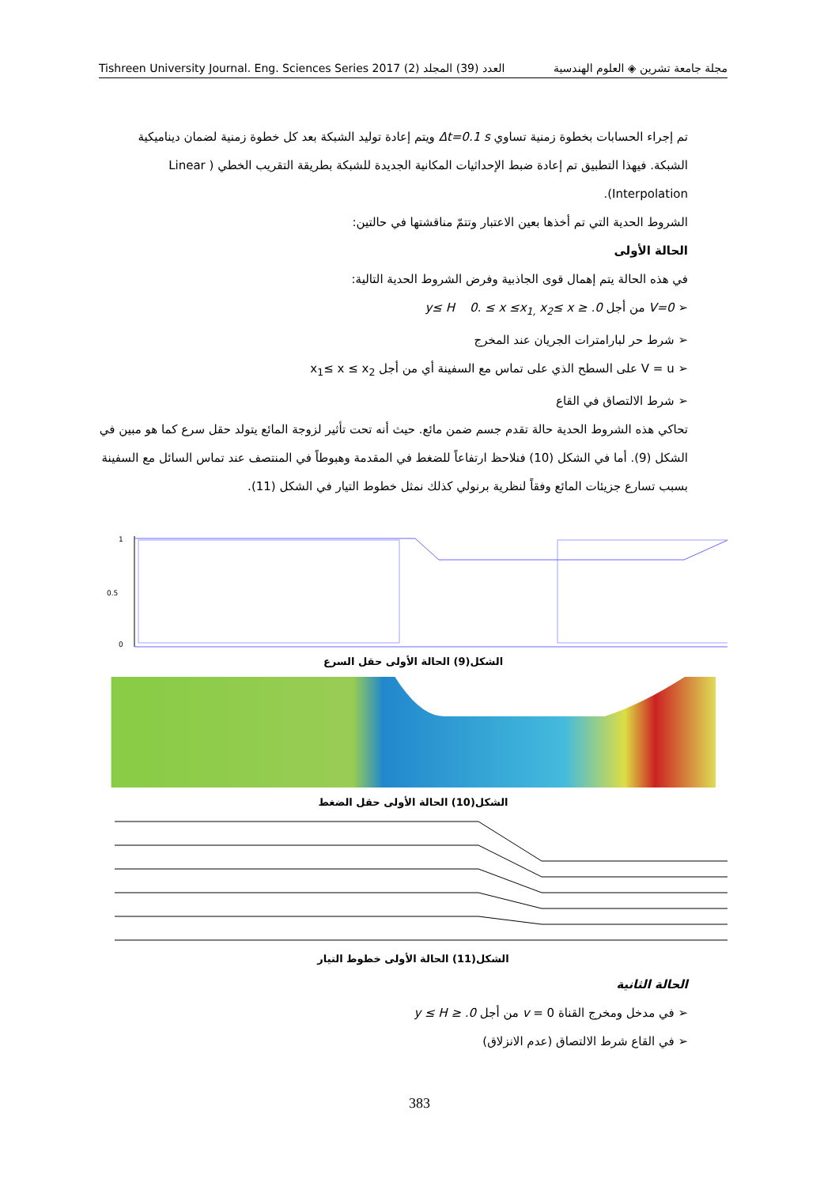Tishreen University Journal. Eng. Sciences Series 2017 (2) العدد (39) المجلد مجلة جامعة تشرين ◈ العلوم الهندسية
تم إجراء الحسابات بخطوة زمنية تساوي Δt=0.1 s ويتم إعادة توليد الشبكة بعد كل خطوة زمنية لضمان ديناميكية الشبكة. فيهذا التطبيق تم إعادة ضبط الإحداثيات المكانية الجديدة للشبكة بطريقة التقريب الخطي ( Linear Interpolation).
الشروط الحدية التي تم أخذها بعين الاعتبار وتتمّ مناقشتها في حالتين:
الحالة الأولى
في هذه الحالة يتم إهمال قوى الجاذبية وفرض الشروط الحدية التالية:
➢ V=0 من أجل 0. ≤ y≤ H 0. ≤ x ≤x<sub>1,</sub> x<sub>2</sub>≤ x
➢ شرط حر لبارامترات الجريان عند المخرج
➢ V = u على السطح الذي على تماس مع السفينة أي من أجل x<sub>1</sub>≤ x ≤ x<sub>2</sub>
➢ شرط الالتصاق في القاع
تحاكي هذه الشروط الحدية حالة تقدم جسم ضمن مائع. حيث أنه تحت تأثير لزوجة المائع يتولد حقل سرع كما هو مبين في الشكل (9). أما في الشكل (10) فنلاحظ ارتفاعاً للضغط في المقدمة وهبوطاً في المنتصف عند تماس السائل مع السفينة بسبب تسارع جزيئات المائع وفقاً لنظرية برنولي كذلك نمثل خطوط التيار في الشكل (11).
1
0.5
0
الشكل(9) الحالة الأولى حقل السرع
الشكل(10) الحالة الأولى حقل الضغط
الشكل(11) الحالة الأولى خطوط التيار
الحالة الثانية
➢ في مدخل ومخرج القناة v = 0 من أجل 0. ≤ y ≤ H
➢ في القاع شرط الالتصاق (عدم الانزلاق)
383